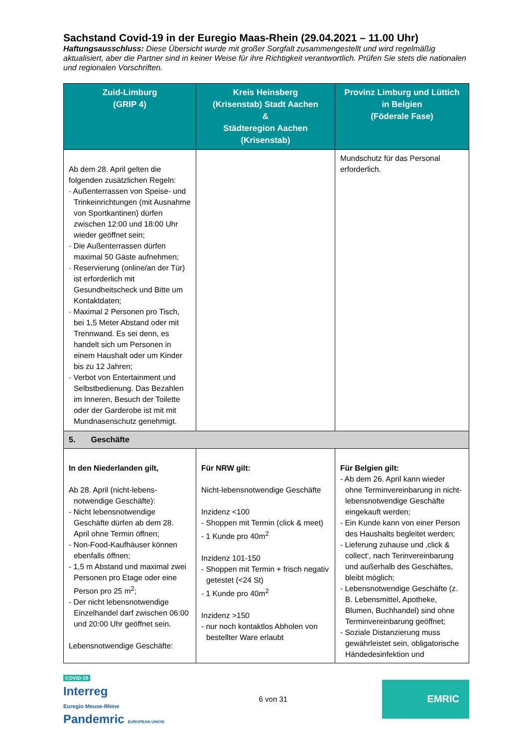Sachstand Covid-19 in der Euregio Maas-Rhein (29.04.2021 – 11.00 Uhr)
Haftungsausschluss: Diese Übersicht wurde mit großer Sorgfalt zusammengestellt und wird regelmäßig aktualisiert, aber die Partner sind in keiner Weise für ihre Richtigkeit verantwortlich. Prüfen Sie stets die nationalen und regionalen Vorschriften.
| Zuid-Limburg (GRIP 4) | Kreis Heinsberg (Krisenstab) Stadt Aachen & Städteregion Aachen (Krisenstab) | Provinz Limburg und Lüttich in Belgien (Föderale Fase) |
| --- | --- | --- |
| Ab dem 28. April gelten die folgenden zusätzlichen Regeln: - Außenterrassen von Speise- und Trinkeinrichtungen (mit Ausnahme von Sportkantinen) dürfen zwischen 12:00 und 18:00 Uhr wieder geöffnet sein; - Die Außenterrassen dürfen maximal 50 Gäste aufnehmen; - Reservierung (online/an der Tür) ist erforderlich mit Gesundheitscheck und Bitte um Kontaktdaten; - Maximal 2 Personen pro Tisch, bei 1,5 Meter Abstand oder mit Trennwand. Es sei denn, es handelt sich um Personen in einem Haushalt oder um Kinder bis zu 12 Jahren; - Verbot von Entertainment und Selbstbedienung. Das Bezahlen im Inneren, Besuch der Toilette oder der Garderobe ist mit mit Mundnasenschutz genehmigt. | | Mundschutz für das Personal erforderlich. |
| 5. Geschäfte | | |
| In den Niederlanden gilt, Ab 28. April (nicht-lebens-notwendige Geschäfte): - Nicht lebensnotwendige Geschäfte dürfen ab dem 28. April ohne Termin öffnen; - Non-Food-Kaufhäuser können ebenfalls öffnen; - 1,5 m Abstand und maximal zwei Personen pro Etage oder eine Person pro 25 m<sup>2</sup>; - Der nicht lebensnotwendige Einzelhandel darf zwischen 06:00 und 20:00 Uhr geöffnet sein. Lebensnotwendige Geschäfte: | Für NRW gilt: Nicht-lebensnotwendige Geschäfte Inzidenz <100 - Shoppen mit Termin (click & meet) - 1 Kunde pro 40m<sup>2</sup> Inzidenz 101-150 - Shoppen mit Termin + frisch negativ getestet (<24 St) - 1 Kunde pro 40m<sup>2</sup> Inzidenz >150 - nur noch kontaktlos Abholen von bestellter Ware erlaubt | Für Belgien gilt: - Ab dem 26. April kann wieder ohne Terminvereinbarung in nicht-lebensnotwendige Geschäfte eingekauft werden; - Ein Kunde kann von einer Person des Haushalts begleitet werden; - Lieferung zuhause und ‚click & collect‘, nach Terinvereinbarung und außerhalb des Geschäftes, bleibt möglich; - Lebensnotwendige Geschäfte (z. B. Lebensmittel, Apotheke, Blumen, Buchhandel) sind ohne Terminvereinbarung geöffnet; - Soziale Distanzierung muss gewährleistet sein, obligatorische Händedesinfektion und |
COVID-19
Interreg
Euregio Meuse-Rhine
Pandemric EUROPEAN UNION
6 von 31
EMRIC